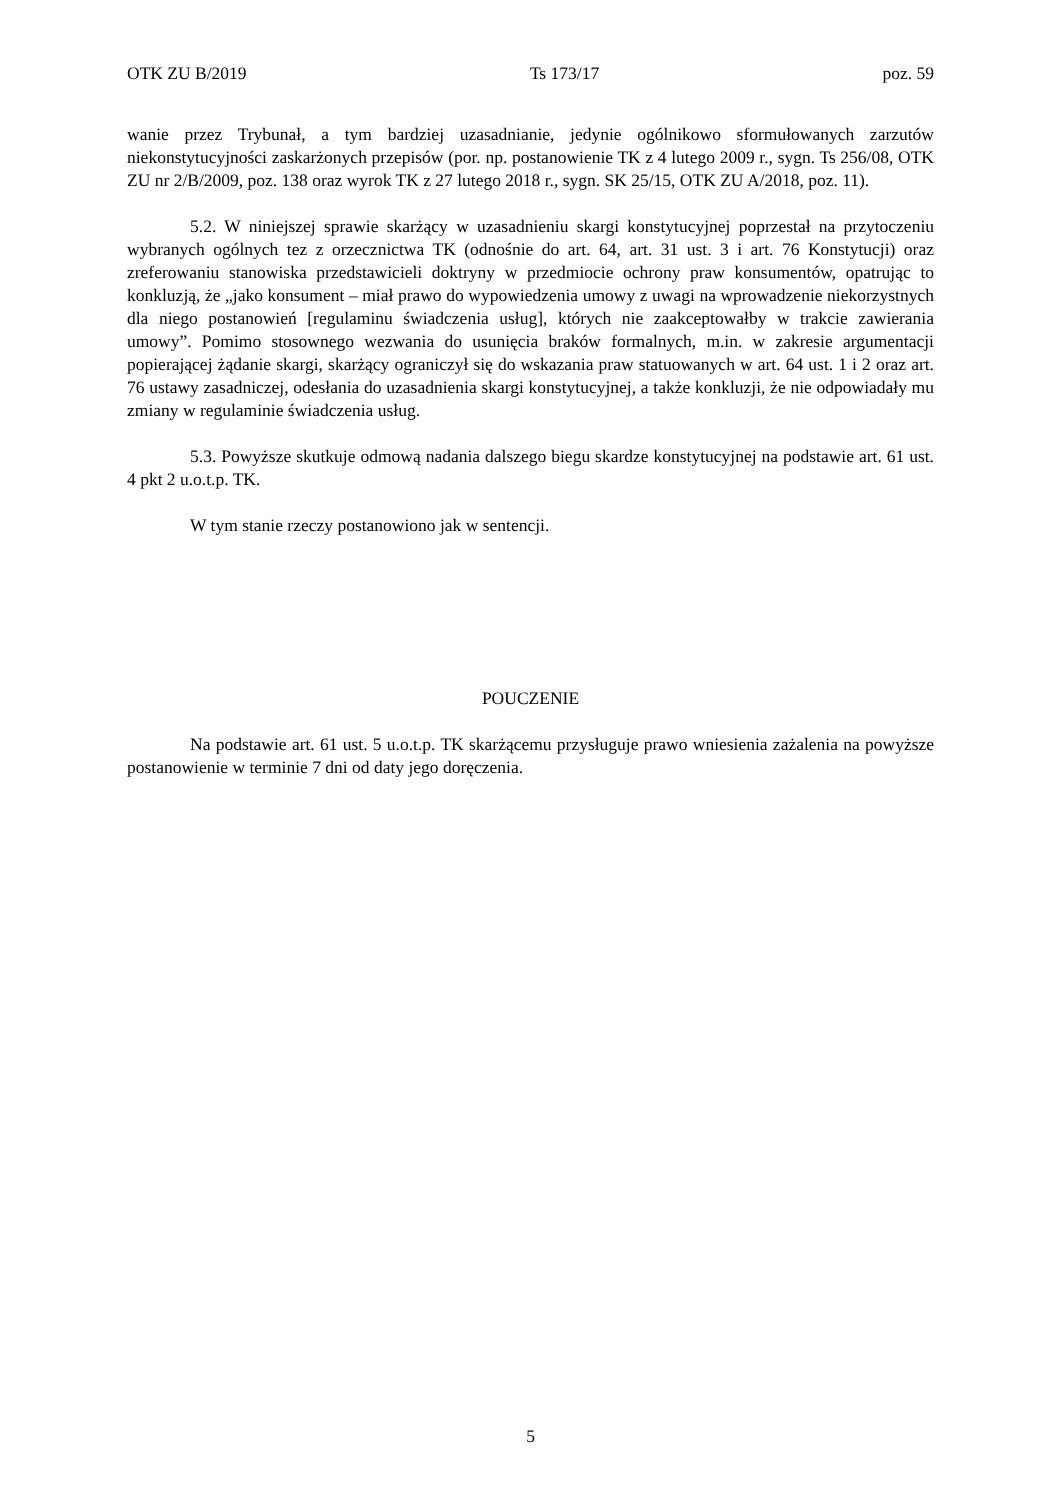OTK ZU B/2019 Ts 173/17 poz. 59
wanie przez Trybunał, a tym bardziej uzasadnianie, jedynie ogólnikowo sformułowanych zarzutów niekonstytucyjności zaskarżonych przepisów (por. np. postanowienie TK z 4 lutego 2009 r., sygn. Ts 256/08, OTK ZU nr 2/B/2009, poz. 138 oraz wyrok TK z 27 lutego 2018 r., sygn. SK 25/15, OTK ZU A/2018, poz. 11).
5.2. W niniejszej sprawie skarżący w uzasadnieniu skargi konstytucyjnej poprzestał na przytoczeniu wybranych ogólnych tez z orzecznictwa TK (odnośnie do art. 64, art. 31 ust. 3 i art. 76 Konstytucji) oraz zreferowaniu stanowiska przedstawicieli doktryny w przedmiocie ochrony praw konsumentów, opatrując to konkluzją, że „jako konsument – miał prawo do wypowiedzenia umowy z uwagi na wprowadzenie niekorzystnych dla niego postanowień [regulaminu świadczenia usług], których nie zaakceptowałby w trakcie zawierania umowy”. Pomimo stosownego wezwania do usunięcia braków formalnych, m.in. w zakresie argumentacji popierającej żądanie skargi, skarżący ograniczył się do wskazania praw statuowanych w art. 64 ust. 1 i 2 oraz art. 76 ustawy zasadniczej, odesłania do uzasadnienia skargi konstytucyjnej, a także konkluzji, że nie odpowiadały mu zmiany w regulaminie świadczenia usług.
5.3. Powyższe skutkuje odmową nadania dalszego biegu skardze konstytucyjnej na podstawie art. 61 ust. 4 pkt 2 u.o.t.p. TK.
W tym stanie rzeczy postanowiono jak w sentencji.
POUCZENIE
Na podstawie art. 61 ust. 5 u.o.t.p. TK skarżącemu przysługuje prawo wniesienia zażalenia na powyższe postanowienie w terminie 7 dni od daty jego doręczenia.
5